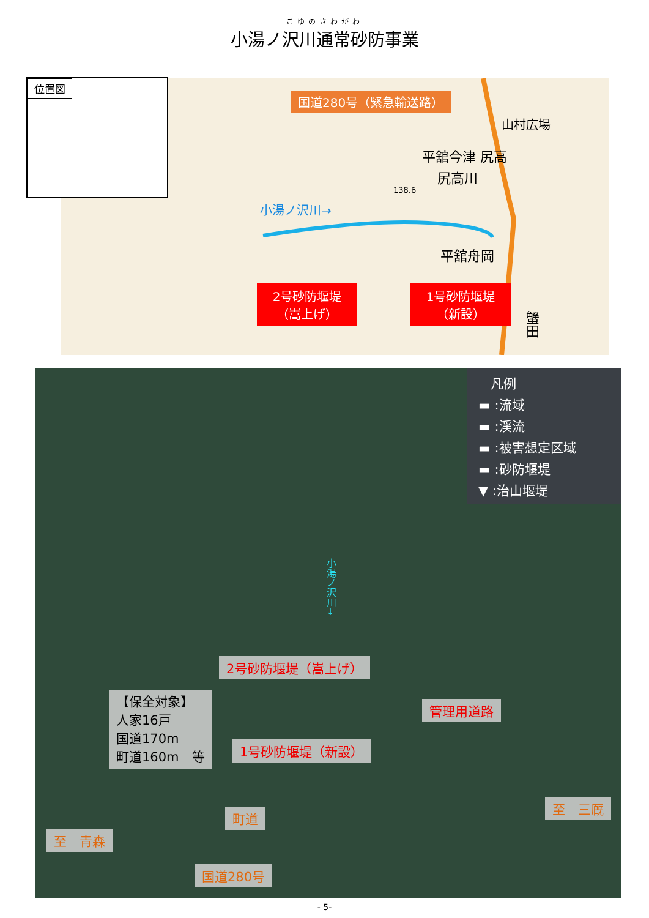こゆのさわがわ
小湯ノ沢川通常砂防事業
国道280号（緊急輸送路）
小湯ノ沢川→
山村広場
平舘今津 尻高
尻高川
138.6
平舘舟岡
蟹田
2号砂防堰堤
（嵩上げ）
1号砂防堰堤
（新設）
位置図
凡例
▬ :流域
▬ :渓流
▬ :被害想定区域
▬ :砂防堰堤
▼ :治山堰堤
小湯ノ沢川→
2号砂防堰堤（嵩上げ）
管理用道路
1号砂防堰堤（新設）
【保全対象】
人家16戸
国道170m
町道160m　等
至　三厩
町道
至　青森
国道280号
- 5-